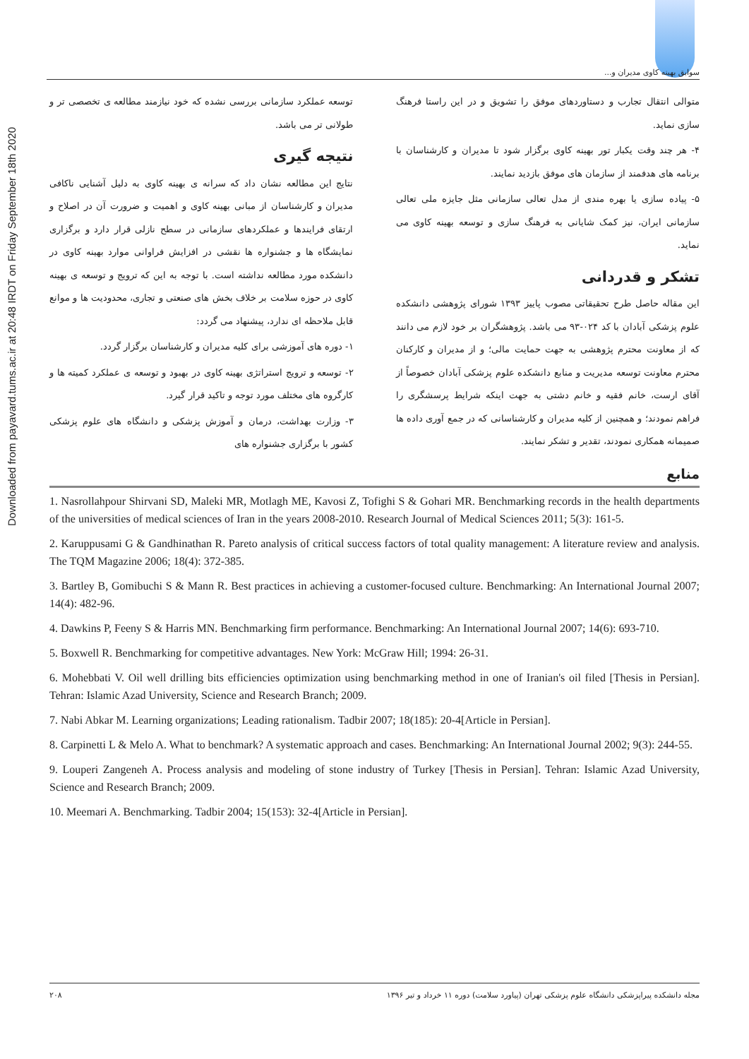سوابق بهینه کاوی مدیران و...
Downloaded from payavard.tums.ac.ir at 20:48 IRDT on Friday September 18th 2020
توسعه عملکرد سازمانی بررسی نشده که خود نیازمند مطالعه ی تخصصی تر و طولانی تر می باشد.
نتیجه گیری
نتایج این مطالعه نشان داد که سرانه ی بهینه کاوی به دلیل آشنایی ناکافی مدیران و کارشناسان از مبانی بهینه کاوی و اهمیت و ضرورت آن در اصلاح و ارتقای فرایندها و عملکردهای سازمانی در سطح نازلی قرار دارد و برگزاری نمایشگاه ها و جشنواره ها نقشی در افزایش فراوانی موارد بهینه کاوی در دانشکده مورد مطالعه نداشته است. با توجه به این که ترویج و توسعه ی بهینه کاوی در حوزه سلامت بر خلاف بخش های صنعتی و تجاری، محدودیت ها و موانع قابل ملاحظه ای ندارد، پیشنهاد می گردد:
۱- دوره های آموزشی برای کلیه مدیران و کارشناسان برگزار گردد.
۲- توسعه و ترویج استراتژی بهینه کاوی در بهبود و توسعه ی عملکرد کمیته ها و کارگروه های مختلف مورد توجه و تاکید قرار گیرد.
۳- وزارت بهداشت، درمان و آموزش پزشکی و دانشگاه های علوم پزشکی کشور با برگزاری جشنواره های
متوالی انتقال تجارب و دستاوردهای موفق را تشویق و در این راستا فرهنگ سازی نماید.
۴- هر چند وقت یکبار تور بهینه کاوی برگزار شود تا مدیران و کارشناسان با برنامه های هدفمند از سازمان های موفق بازدید نمایند.
۵- پیاده سازی یا بهره مندی از مدل تعالی سازمانی مثل جایزه ملی تعالی سازمانی ایران، نیز کمک شایانی به فرهنگ سازی و توسعه بهینه کاوی می نماید.
تشکر و قدردانی
این مقاله حاصل طرح تحقیقاتی مصوب پاییز ۱۳۹۳ شورای پژوهشی دانشکده علوم پزشکی آبادان با کد ۰۲۴-۹۳ می باشد. پژوهشگران بر خود لازم می دانند که از معاونت محترم پژوهشی به جهت حمایت مالی؛ و از مدیران و کارکنان محترم معاونت توسعه مدیریت و منابع دانشکده علوم پزشکی آبادان خصوصاً از آقای ارست، خانم فقیه و خانم دشتی به جهت اینکه شرایط پرسشگری را فراهم نمودند؛ و همچنین از کلیه مدیران و کارشناسانی که در جمع آوری داده ها صمیمانه همکاری نمودند، تقدیر و تشکر نمایند.
منابع
1. Nasrollahpour Shirvani SD, Maleki MR, Motlagh ME, Kavosi Z, Tofighi S & Gohari MR. Benchmarking records in the health departments of the universities of medical sciences of Iran in the years 2008-2010. Research Journal of Medical Sciences 2011; 5(3): 161-5.
2. Karuppusami G & Gandhinathan R. Pareto analysis of critical success factors of total quality management: A literature review and analysis. The TQM Magazine 2006; 18(4): 372-385.
3. Bartley B, Gomibuchi S & Mann R. Best practices in achieving a customer-focused culture. Benchmarking: An International Journal 2007; 14(4): 482-96.
4. Dawkins P, Feeny S & Harris MN. Benchmarking firm performance. Benchmarking: An International Journal 2007; 14(6): 693-710.
5. Boxwell R. Benchmarking for competitive advantages. New York: McGraw Hill; 1994: 26-31.
6. Mohebbati V. Oil well drilling bits efficiencies optimization using benchmarking method in one of Iranian's oil filed [Thesis in Persian]. Tehran: Islamic Azad University, Science and Research Branch; 2009.
7. Nabi Abkar M. Learning organizations; Leading rationalism. Tadbir 2007; 18(185): 20-4[Article in Persian].
8. Carpinetti L & Melo A. What to benchmark? A systematic approach and cases. Benchmarking: An International Journal 2002; 9(3): 244-55.
9. Louperi Zangeneh A. Process analysis and modeling of stone industry of Turkey [Thesis in Persian]. Tehran: Islamic Azad University, Science and Research Branch; 2009.
10. Meemari A. Benchmarking. Tadbir 2004; 15(153): 32-4[Article in Persian].
۲۰۸ مجله دانشکده پیراپزشکی دانشگاه علوم پزشکی تهران (پیاورد سلامت) دوره ۱۱ خرداد و تیر ۱۳۹۶